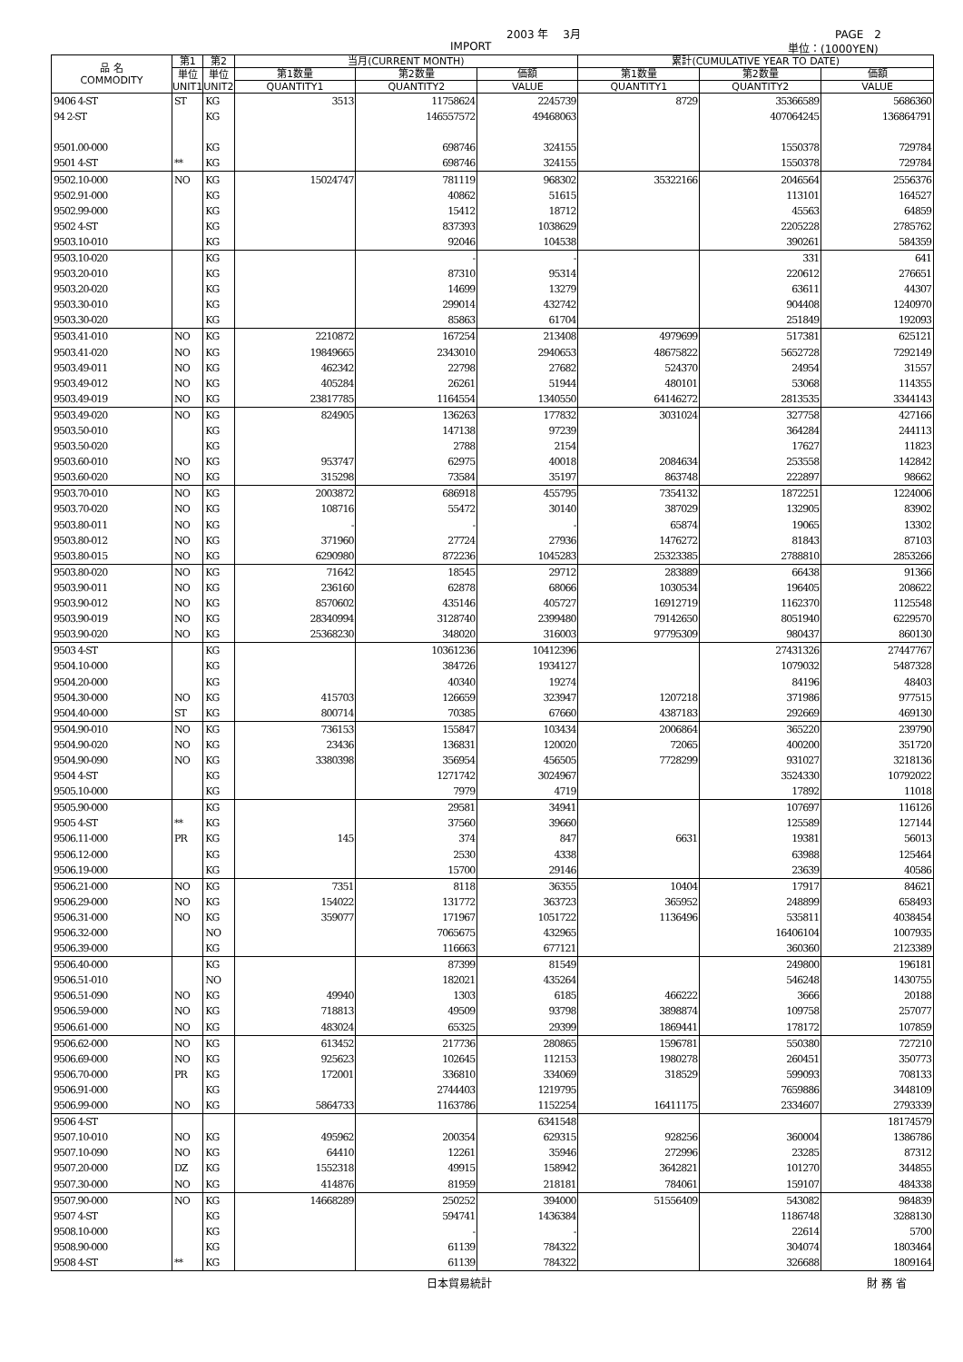2003 年　 3月 PAGE　2
IMPORT 単位：(1000YEN)
| 品 名 COMMODITY | 第1 | 第2 | 当月(CURRENT MONTH) | | | 累計(CUMULATIVE YEAR TO DATE) | | |
| --- | --- | --- | --- | --- | --- | --- | --- | --- |
| | 単位 UNIT1 | 単位 UNIT2 | 第1数量 | 第2数量 | 価額 | 第1数量 | 第2数量 | 価額 |
| | | | QUANTITY1 | QUANTITY2 | VALUE | QUANTITY1 | QUANTITY2 | VALUE |
| 9406 4-ST | ST | KG | 3513 | 11758624 | 2245739 | 8729 | 35366589 | 5686360 |
| 94 2-ST | | KG | | 146557572 | 49468063 | | 407064245 | 136864791 |
| 9501.00-000 | | KG | | 698746 | 324155 | | 1550378 | 729784 |
| 9501 4-ST | ** | KG | | 698746 | 324155 | | 1550378 | 729784 |
| 9502.10-000 | NO | KG | 15024747 | 781119 | 968302 | 35322166 | 2046564 | 2556376 |
| 9502.91-000 | | KG | | 40862 | 51615 | | 113101 | 164527 |
| 9502.99-000 | | KG | | 15412 | 18712 | | 45563 | 64859 |
| 9502 4-ST | | KG | | 837393 | 1038629 | | 2205228 | 2785762 |
| 9503.10-010 | | KG | | 92046 | 104538 | | 390261 | 584359 |
| 9503.10-020 | | KG | | - | - | | 331 | 641 |
| 9503.20-010 | | KG | | 87310 | 95314 | | 220612 | 276651 |
| 9503.20-020 | | KG | | 14699 | 13279 | | 63611 | 44307 |
| 9503.30-010 | | KG | | 299014 | 432742 | | 904408 | 1240970 |
| 9503.30-020 | | KG | | 85863 | 61704 | | 251849 | 192093 |
| 9503.41-010 | NO | KG | 2210872 | 167254 | 213408 | 4979699 | 517381 | 625121 |
| 9503.41-020 | NO | KG | 19849665 | 2343010 | 2940653 | 48675822 | 5652728 | 7292149 |
| 9503.49-011 | NO | KG | 462342 | 22798 | 27682 | 524370 | 24954 | 31557 |
| 9503.49-012 | NO | KG | 405284 | 26261 | 51944 | 480101 | 53068 | 114355 |
| 9503.49-019 | NO | KG | 23817785 | 1164554 | 1340550 | 64146272 | 2813535 | 3344143 |
| 9503.49-020 | NO | KG | 824905 | 136263 | 177832 | 3031024 | 327758 | 427166 |
| 9503.50-010 | | KG | | 147138 | 97239 | | 364284 | 244113 |
| 9503.50-020 | | KG | | 2788 | 2154 | | 17627 | 11823 |
| 9503.60-010 | NO | KG | 953747 | 62975 | 40018 | 2084634 | 253558 | 142842 |
| 9503.60-020 | NO | KG | 315298 | 73584 | 35197 | 863748 | 222897 | 98662 |
| 9503.70-010 | NO | KG | 2003872 | 686918 | 455795 | 7354132 | 1872251 | 1224006 |
| 9503.70-020 | NO | KG | 108716 | 55472 | 30140 | 387029 | 132905 | 83902 |
| 9503.80-011 | NO | KG | - | - | - | 65874 | 19065 | 13302 |
| 9503.80-012 | NO | KG | 371960 | 27724 | 27936 | 1476272 | 81843 | 87103 |
| 9503.80-015 | NO | KG | 6290980 | 872236 | 1045283 | 25323385 | 2788810 | 2853266 |
| 9503.80-020 | NO | KG | 71642 | 18545 | 29712 | 283889 | 66438 | 91366 |
| 9503.90-011 | NO | KG | 236160 | 62878 | 68066 | 1030534 | 196405 | 208622 |
| 9503.90-012 | NO | KG | 8570602 | 435146 | 405727 | 16912719 | 1162370 | 1125548 |
| 9503.90-019 | NO | KG | 28340994 | 3128740 | 2399480 | 79142650 | 8051940 | 6229570 |
| 9503.90-020 | NO | KG | 25368230 | 348020 | 316003 | 97795309 | 980437 | 860130 |
| 9503 4-ST | | KG | | 10361236 | 10412396 | | 27431326 | 27447767 |
| 9504.10-000 | | KG | | 384726 | 1934127 | | 1079032 | 5487328 |
| 9504.20-000 | | KG | | 40340 | 19274 | | 84196 | 48403 |
| 9504.30-000 | NO | KG | 415703 | 126659 | 323947 | 1207218 | 371986 | 977515 |
| 9504.40-000 | ST | KG | 800714 | 70385 | 67660 | 4387183 | 292669 | 469130 |
| 9504.90-010 | NO | KG | 736153 | 155847 | 103434 | 2006864 | 365220 | 239790 |
| 9504.90-020 | NO | KG | 23436 | 136831 | 120020 | 72065 | 400200 | 351720 |
| 9504.90-090 | NO | KG | 3380398 | 356954 | 456505 | 7728299 | 931027 | 3218136 |
| 9504 4-ST | | KG | | 1271742 | 3024967 | | 3524330 | 10792022 |
| 9505.10-000 | | KG | | 7979 | 4719 | | 17892 | 11018 |
| 9505.90-000 | | KG | | 29581 | 34941 | | 107697 | 116126 |
| 9505 4-ST | ** | KG | | 37560 | 39660 | | 125589 | 127144 |
| 9506.11-000 | PR | KG | 145 | 374 | 847 | 6631 | 19381 | 56013 |
| 9506.12-000 | | KG | | 2530 | 4338 | | 63988 | 125464 |
| 9506.19-000 | | KG | | 15700 | 29146 | | 23639 | 40586 |
| 9506.21-000 | NO | KG | 7351 | 8118 | 36355 | 10404 | 17917 | 84621 |
| 9506.29-000 | NO | KG | 154022 | 131772 | 363723 | 365952 | 248899 | 658493 |
| 9506.31-000 | NO | KG | 359077 | 171967 | 1051722 | 1136496 | 535811 | 4038454 |
| 9506.32-000 | | NO | | 7065675 | 432965 | | 16406104 | 1007935 |
| 9506.39-000 | | KG | | 116663 | 677121 | | 360360 | 2123389 |
| 9506.40-000 | | KG | | 87399 | 81549 | | 249800 | 196181 |
| 9506.51-010 | | NO | | 182021 | 435264 | | 546248 | 1430755 |
| 9506.51-090 | NO | KG | 49940 | 1303 | 6185 | 466222 | 3666 | 20188 |
| 9506.59-000 | NO | KG | 718813 | 49509 | 93798 | 3898874 | 109758 | 257077 |
| 9506.61-000 | NO | KG | 483024 | 65325 | 29399 | 1869441 | 178172 | 107859 |
| 9506.62-000 | NO | KG | 613452 | 217736 | 280865 | 1596781 | 550380 | 727210 |
| 9506.69-000 | NO | KG | 925623 | 102645 | 112153 | 1980278 | 260451 | 350773 |
| 9506.70-000 | PR | KG | 172001 | 336810 | 334069 | 318529 | 599093 | 708133 |
| 9506.91-000 | | KG | | 2744403 | 1219795 | | 7659886 | 3448109 |
| 9506.99-000 | NO | KG | 5864733 | 1163786 | 1152254 | 16411175 | 2334607 | 2793339 |
| 9506 4-ST | | | | | 6341548 | | | 18174579 |
| 9507.10-010 | NO | KG | 495962 | 200354 | 629315 | 928256 | 360004 | 1386786 |
| 9507.10-090 | NO | KG | 64410 | 12261 | 35946 | 272996 | 23285 | 87312 |
| 9507.20-000 | DZ | KG | 1552318 | 49915 | 158942 | 3642821 | 101270 | 344855 |
| 9507.30-000 | NO | KG | 414876 | 81959 | 218181 | 784061 | 159107 | 484338 |
| 9507.90-000 | NO | KG | 14668289 | 250252 | 394000 | 51556409 | 543082 | 984839 |
| 9507 4-ST | | KG | | 594741 | 1436384 | | 1186748 | 3288130 |
| 9508.10-000 | | KG | | - | - | | 22614 | 5700 |
| 9508.90-000 | | KG | | 61139 | 784322 | | 304074 | 1803464 |
| 9508 4-ST | ** | KG | | 61139 | 784322 | | 326688 | 1809164 |
日本貿易統計 財 務 省